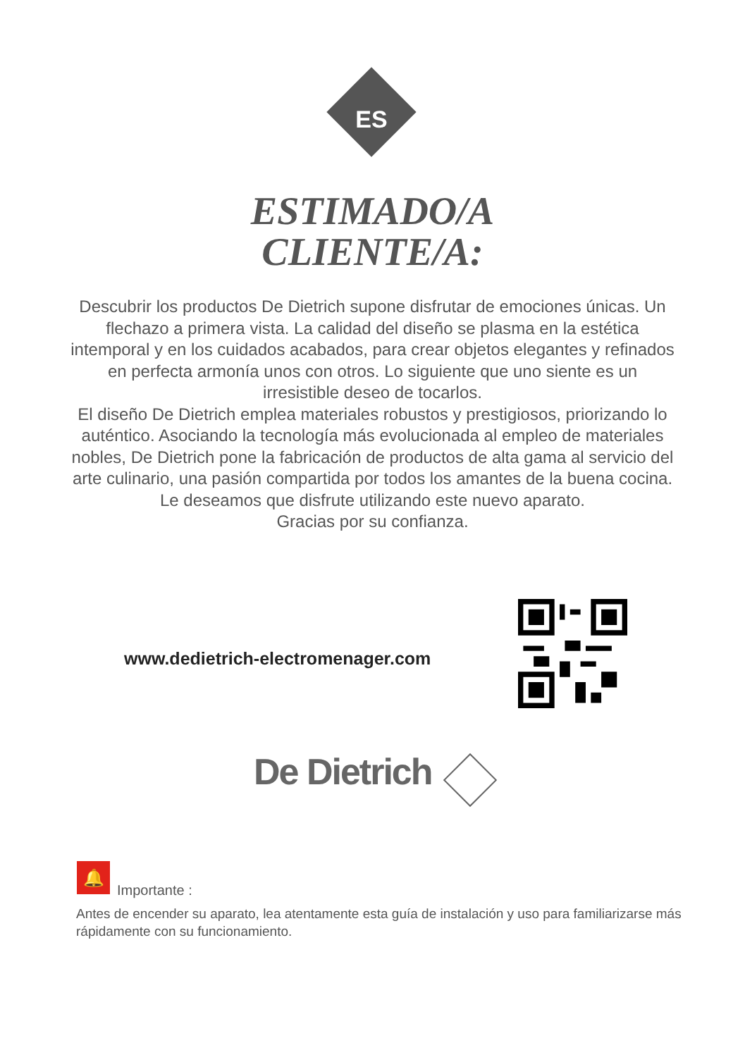ES
ESTIMADO/A
CLIENTE/A:
Descubrir los productos De Dietrich supone disfrutar de emociones únicas. Un flechazo a primera vista. La calidad del diseño se plasma en la estética intemporal y en los cuidados acabados, para crear objetos elegantes y refinados en perfecta armonía unos con otros. Lo siguiente que uno siente es un irresistible deseo de tocarlos.
El diseño De Dietrich emplea materiales robustos y prestigiosos, priorizando lo auténtico. Asociando la tecnología más evolucionada al empleo de materiales nobles, De Dietrich pone la fabricación de productos de alta gama al servicio del arte culinario, una pasión compartida por todos los amantes de la buena cocina. Le deseamos que disfrute utilizando este nuevo aparato.
Gracias por su confianza.
www.dedietrich-electromenager.com
De Dietrich
🔔
Importante :
Antes de encender su aparato, lea atentamente esta guía de instalación y uso para familiarizarse más rápidamente con su funcionamiento.